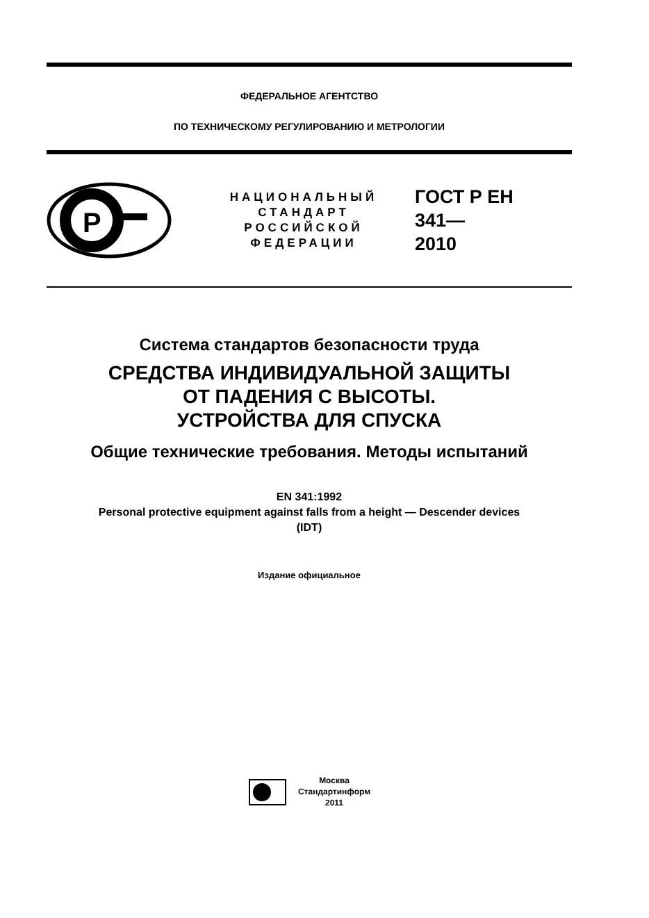ФЕДЕРАЛЬНОЕ АГЕНТСТВО
ПО ТЕХНИЧЕСКОМУ РЕГУЛИРОВАНИЮ И МЕТРОЛОГИИ
P
НАЦИОНАЛЬНЫЙ
СТАНДАРТ
РОССИЙСКОЙ
ФЕДЕРАЦИИ
ГОСТ Р ЕН
341—
2010
Система стандартов безопасности труда
СРЕДСТВА ИНДИВИДУАЛЬНОЙ ЗАЩИТЫ
ОТ ПАДЕНИЯ С ВЫСОТЫ.
УСТРОЙСТВА ДЛЯ СПУСКА
Общие технические требования. Методы испытаний
EN 341:1992
Personal protective equipment against falls from a height — Descender devices
(IDT)
Издание официальное
Москва
Стандартинформ
2011